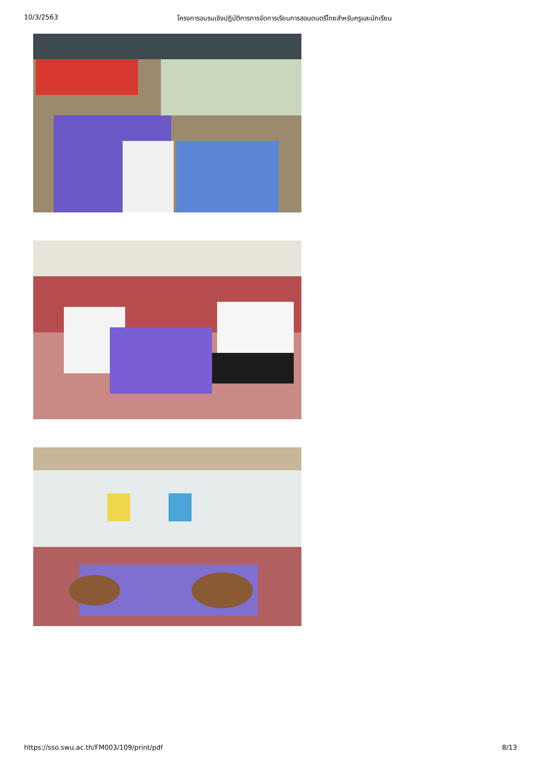10/3/2563 โครงการอบรมเชิงปฏิบัติการการจัดการเรียนการสอนดนตรีไทยสำหรับครูและนักเรียน
https://sso.swu.ac.th/FM003/109/print/pdf 8/13